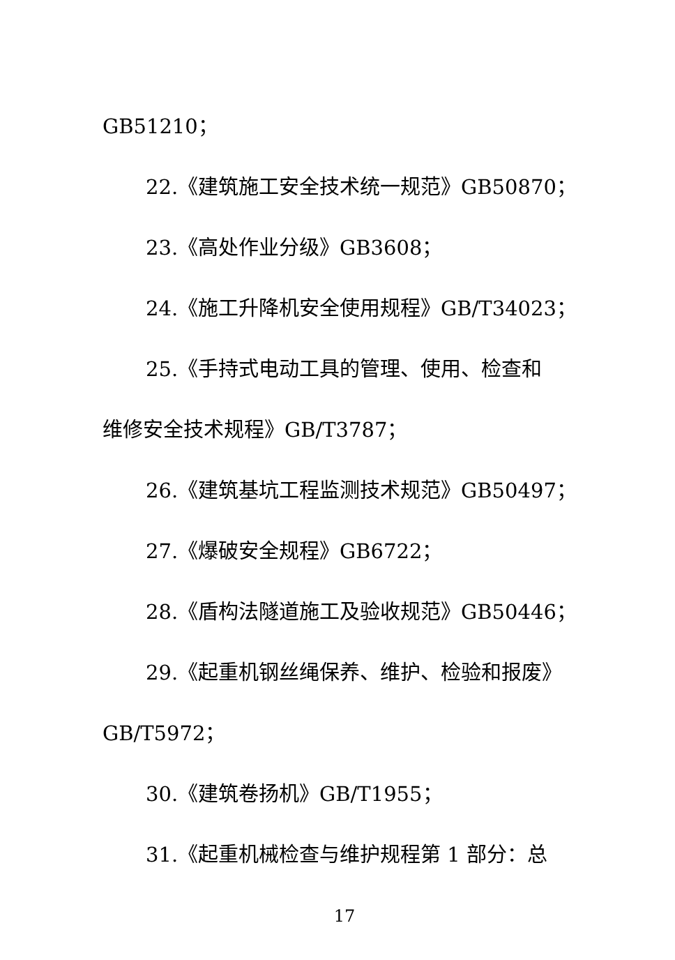GB51210；
22.《建筑施工安全技术统一规范》GB50870；
23.《高处作业分级》GB3608；
24.《施工升降机安全使用规程》GB/T34023；
25.《手持式电动工具的管理、使用、检查和
维修安全技术规程》GB/T3787；
26.《建筑基坑工程监测技术规范》GB50497；
27.《爆破安全规程》GB6722；
28.《盾构法隧道施工及验收规范》GB50446；
29.《起重机钢丝绳保养、维护、检验和报废》
GB/T5972；
30.《建筑卷扬机》GB/T1955；
31.《起重机械检查与维护规程第 1 部分：总
17